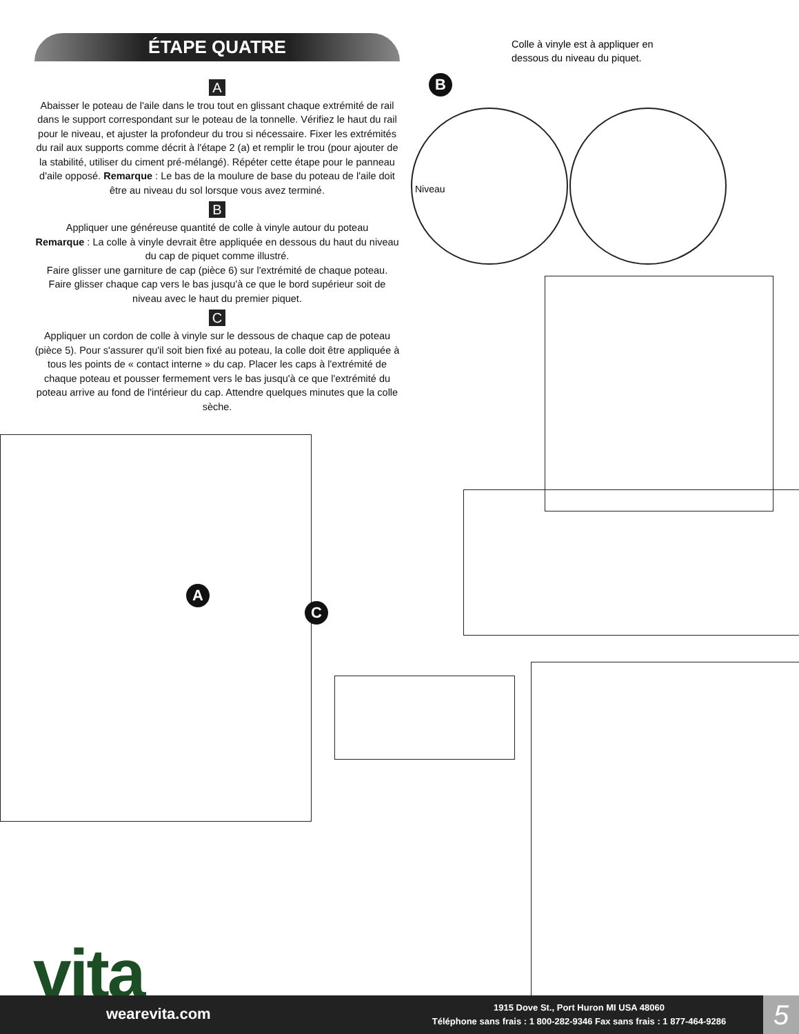ÉTAPE QUATRE
A
Abaisser le poteau de l'aile dans le trou tout en glissant chaque extrémité de rail dans le support correspondant sur le poteau de la tonnelle. Vérifiez le haut du rail pour le niveau, et ajuster la profondeur du trou si nécessaire. Fixer les extrémités du rail aux supports comme décrit à l'étape 2 (a) et remplir le trou (pour ajouter de la stabilité, utiliser du ciment pré-mélangé). Répéter cette étape pour le panneau d'aile opposé. Remarque : Le bas de la moulure de base du poteau de l'aile doit être au niveau du sol lorsque vous avez terminé.
B
Appliquer une généreuse quantité de colle à vinyle autour du poteau
Remarque : La colle à vinyle devrait être appliquée en dessous du haut du niveau du cap de piquet comme illustré.
Faire glisser une garniture de cap (pièce 6) sur l'extrémité de chaque poteau. Faire glisser chaque cap vers le bas jusqu'à ce que le bord supérieur soit de niveau avec le haut du premier piquet.
C
Appliquer un cordon de colle à vinyle sur le dessous de chaque cap de poteau (pièce 5). Pour s'assurer qu'il soit bien fixé au poteau, la colle doit être appliquée à tous les points de « contact interne » du cap. Placer les caps à l'extrémité de chaque poteau et pousser fermement vers le bas jusqu'à ce que l'extrémité du poteau arrive au fond de l'intérieur du cap. Attendre quelques minutes que la colle sèche.
Colle à vinyle est à appliquer en dessous du niveau du piquet.
B
Niveau
A
C
vita
wearevita.com
1915 Dove St., Port Huron MI USA 48060
Téléphone sans frais : 1 800-282-9346 Fax sans frais : 1 877-464-9286
5